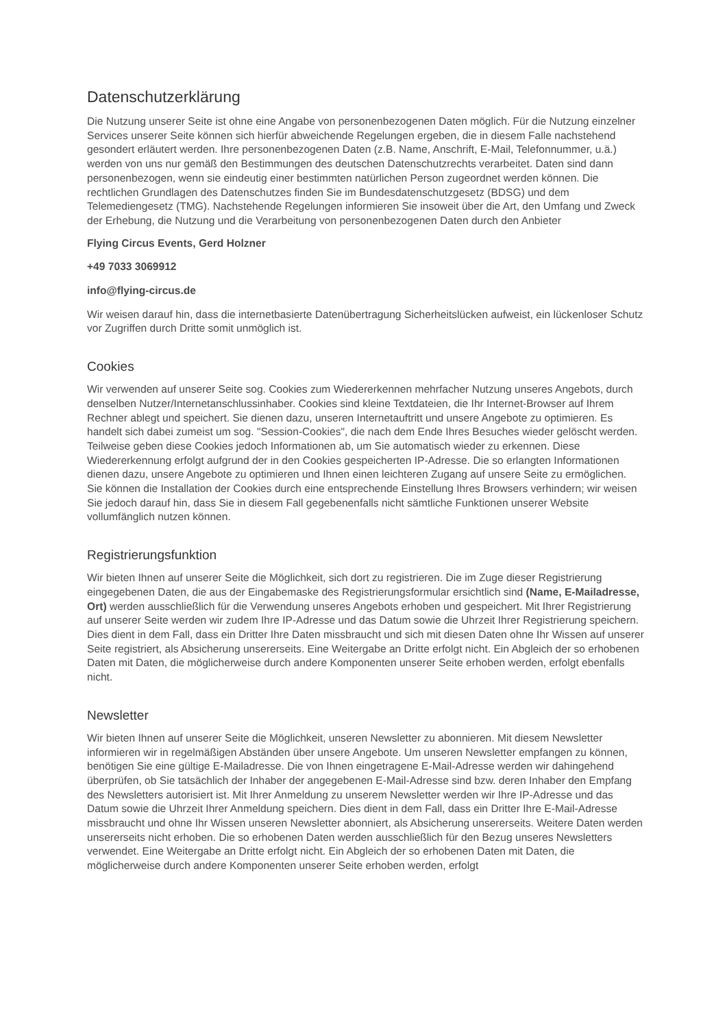Datenschutzerklärung
Die Nutzung unserer Seite ist ohne eine Angabe von personenbezogenen Daten möglich. Für die Nutzung einzelner Services unserer Seite können sich hierfür abweichende Regelungen ergeben, die in diesem Falle nachstehend gesondert erläutert werden. Ihre personenbezogenen Daten (z.B. Name, Anschrift, E-Mail, Telefonnummer, u.ä.) werden von uns nur gemäß den Bestimmungen des deutschen Datenschutzrechts verarbeitet. Daten sind dann personenbezogen, wenn sie eindeutig einer bestimmten natürlichen Person zugeordnet werden können. Die rechtlichen Grundlagen des Datenschutzes finden Sie im Bundesdatenschutzgesetz (BDSG) und dem Telemediengesetz (TMG). Nachstehende Regelungen informieren Sie insoweit über die Art, den Umfang und Zweck der Erhebung, die Nutzung und die Verarbeitung von personenbezogenen Daten durch den Anbieter
Flying Circus Events, Gerd Holzner
+49 7033 3069912
info@flying-circus.de
Wir weisen darauf hin, dass die internetbasierte Datenübertragung Sicherheitslücken aufweist, ein lückenloser Schutz vor Zugriffen durch Dritte somit unmöglich ist.
Cookies
Wir verwenden auf unserer Seite sog. Cookies zum Wiedererkennen mehrfacher Nutzung unseres Angebots, durch denselben Nutzer/Internetanschlussinhaber. Cookies sind kleine Textdateien, die Ihr Internet-Browser auf Ihrem Rechner ablegt und speichert. Sie dienen dazu, unseren Internetauftritt und unsere Angebote zu optimieren. Es handelt sich dabei zumeist um sog. "Session-Cookies", die nach dem Ende Ihres Besuches wieder gelöscht werden.
Teilweise geben diese Cookies jedoch Informationen ab, um Sie automatisch wieder zu erkennen. Diese Wiedererkennung erfolgt aufgrund der in den Cookies gespeicherten IP-Adresse. Die so erlangten Informationen dienen dazu, unsere Angebote zu optimieren und Ihnen einen leichteren Zugang auf unsere Seite zu ermöglichen.
Sie können die Installation der Cookies durch eine entsprechende Einstellung Ihres Browsers verhindern; wir weisen Sie jedoch darauf hin, dass Sie in diesem Fall gegebenenfalls nicht sämtliche Funktionen unserer Website vollumfänglich nutzen können.
Registrierungsfunktion
Wir bieten Ihnen auf unserer Seite die Möglichkeit, sich dort zu registrieren. Die im Zuge dieser Registrierung eingegebenen Daten, die aus der Eingabemaske des Registrierungsformular ersichtlich sind (Name, E-Mailadresse, Ort) werden ausschließlich für die Verwendung unseres Angebots erhoben und gespeichert. Mit Ihrer Registrierung auf unserer Seite werden wir zudem Ihre IP-Adresse und das Datum sowie die Uhrzeit Ihrer Registrierung speichern. Dies dient in dem Fall, dass ein Dritter Ihre Daten missbraucht und sich mit diesen Daten ohne Ihr Wissen auf unserer Seite registriert, als Absicherung unsererseits. Eine Weitergabe an Dritte erfolgt nicht. Ein Abgleich der so erhobenen Daten mit Daten, die möglicherweise durch andere Komponenten unserer Seite erhoben werden, erfolgt ebenfalls nicht.
Newsletter
Wir bieten Ihnen auf unserer Seite die Möglichkeit, unseren Newsletter zu abonnieren. Mit diesem Newsletter informieren wir in regelmäßigen Abständen über unsere Angebote. Um unseren Newsletter empfangen zu können, benötigen Sie eine gültige E-Mailadresse. Die von Ihnen eingetragene E-Mail-Adresse werden wir dahingehend überprüfen, ob Sie tatsächlich der Inhaber der angegebenen E-Mail-Adresse sind bzw. deren Inhaber den Empfang des Newsletters autorisiert ist. Mit Ihrer Anmeldung zu unserem Newsletter werden wir Ihre IP-Adresse und das Datum sowie die Uhrzeit Ihrer Anmeldung speichern. Dies dient in dem Fall, dass ein Dritter Ihre E-Mail-Adresse missbraucht und ohne Ihr Wissen unseren Newsletter abonniert, als Absicherung unsererseits. Weitere Daten werden unsererseits nicht erhoben. Die so erhobenen Daten werden ausschließlich für den Bezug unseres Newsletters verwendet. Eine Weitergabe an Dritte erfolgt nicht. Ein Abgleich der so erhobenen Daten mit Daten, die möglicherweise durch andere Komponenten unserer Seite erhoben werden, erfolgt